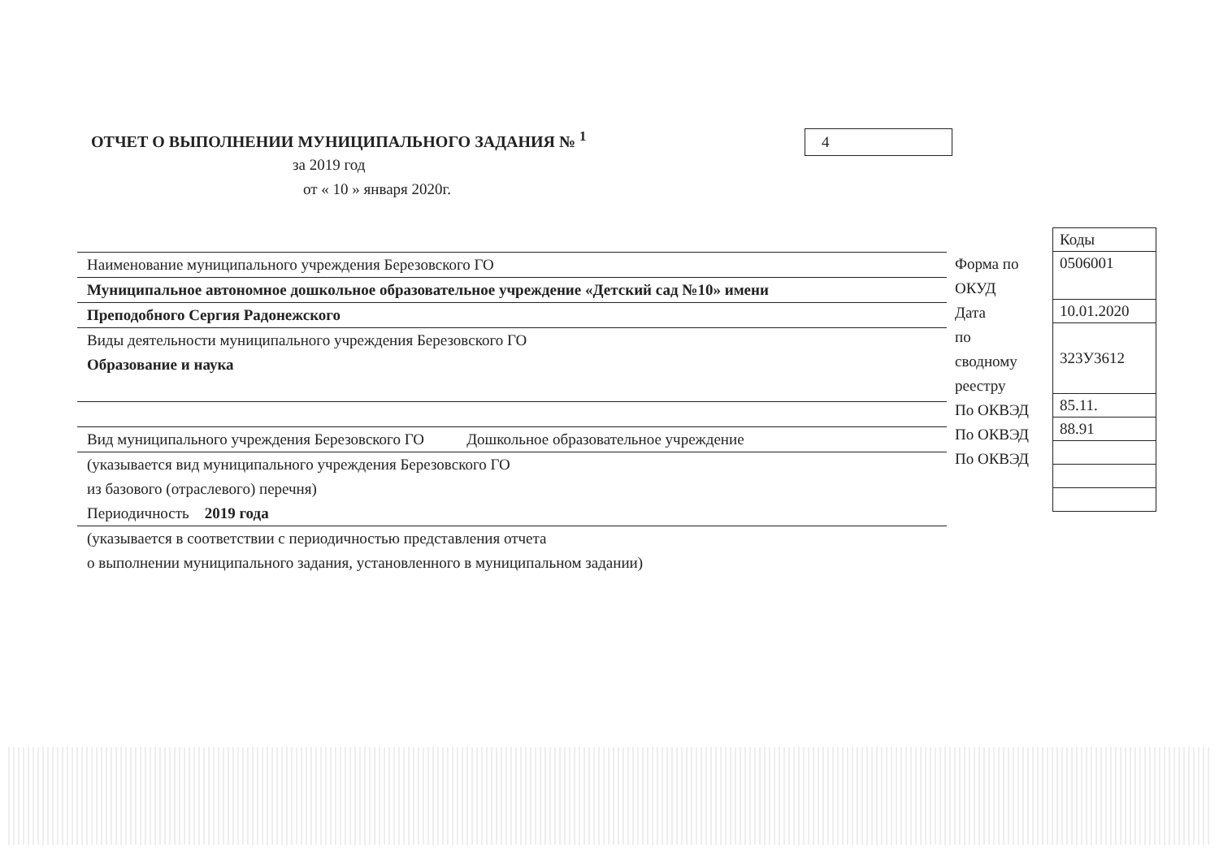ОТЧЕТ О ВЫПОЛНЕНИИ МУНИЦИПАЛЬНОГО ЗАДАНИЯ № <sup>1</sup>
4
за 2019 год
от « 10 » января 2020г.
Наименование муниципального учреждения Березовского ГО
Муниципальное автономное дошкольное образовательное учреждение «Детский сад №10» имени
Преподобного Сергия Радонежского
Виды деятельности муниципального учреждения Березовского ГО
Образование и наука
Вид муниципального учреждения Березовского ГО Дошкольное образовательное учреждение
(указывается вид муниципального учреждения Березовского ГО
из базового (отраслевого) перечня)
Периодичность 2019 года
(указывается в соответствии с периодичностью представления отчета
о выполнении муниципального задания, установленного в муниципальном задании)
Форма по
ОКУД
Дата
по
сводному
реестру
По ОКВЭД
По ОКВЭД
По ОКВЭД
| Коды |
| 0506001 |
| 10.01.2020 |
| 323У3612 |
| 85.11. |
| 88.91 |